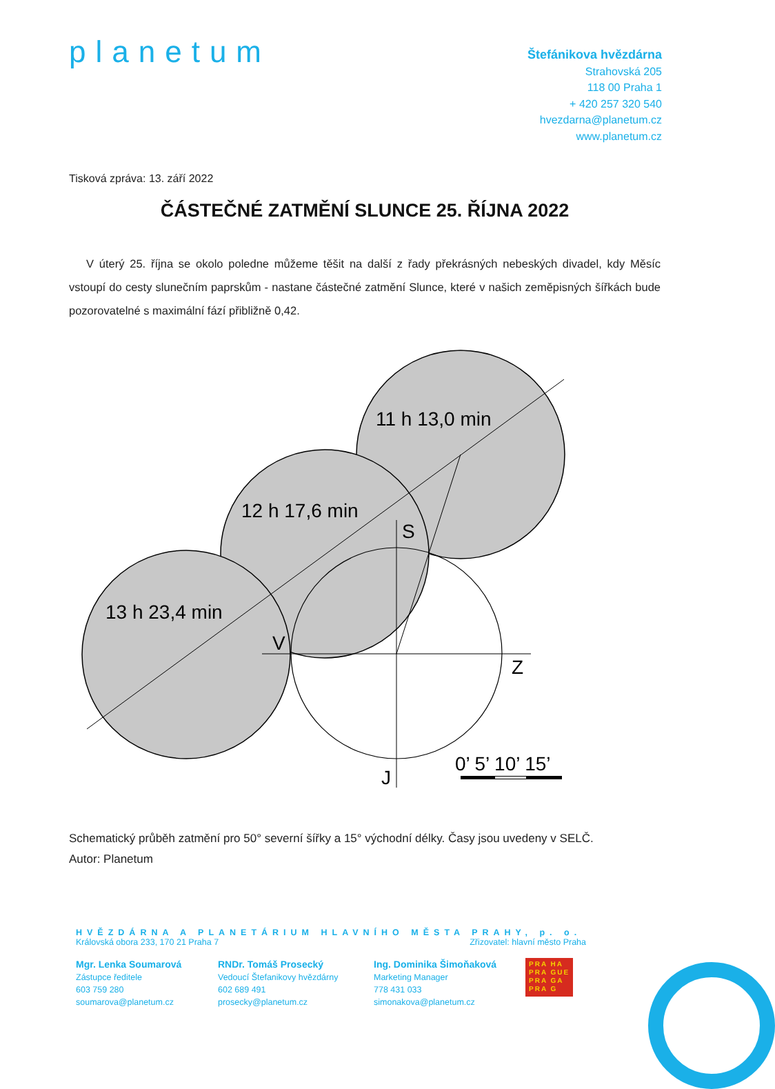planetum
Štefánikova hvězdárna
Strahovská 205
118 00 Praha 1
+ 420 257 320 540
hvezdarna@planetum.cz
www.planetum.cz
Tisková zpráva: 13. září 2022
ČÁSTEČNÉ ZATMĚNÍ SLUNCE 25. ŘÍJNA 2022
V úterý 25. října se okolo poledne můžeme těšit na další z řady překrásných nebeských divadel, kdy Měsíc vstoupí do cesty slunečním paprskům - nastane částečné zatmění Slunce, které v našich zeměpisných šířkách bude pozorovatelné s maximální fází přibližně 0,42.
11 h 13,0 min
12 h 17,6 min
13 h 23,4 min
S
V
Z
J
0’ 5’ 10’ 15’
Schematický průběh zatmění pro 50° severní šířky a 15° východní délky. Časy jsou uvedeny v SELČ.
Autor: Planetum
HVĚZDÁRNA A PLANETÁRIUM HLAVNÍHO MĚSTA PRAHY, p. o.
Královská obora 233, 170 21 Praha 7 Zřizovatel: hlavní město Praha
Mgr. Lenka Soumarová
Zástupce ředitele
603 759 280
soumarova@planetum.cz
RNDr. Tomáš Prosecký
Vedoucí Štefanikovy hvězdárny
602 689 491
prosecky@planetum.cz
Ing. Dominika Šimoňaková
Marketing Manager
778 431 033
simonakova@planetum.cz
PRA HA
PRA GUE
PRA GA
PRA G